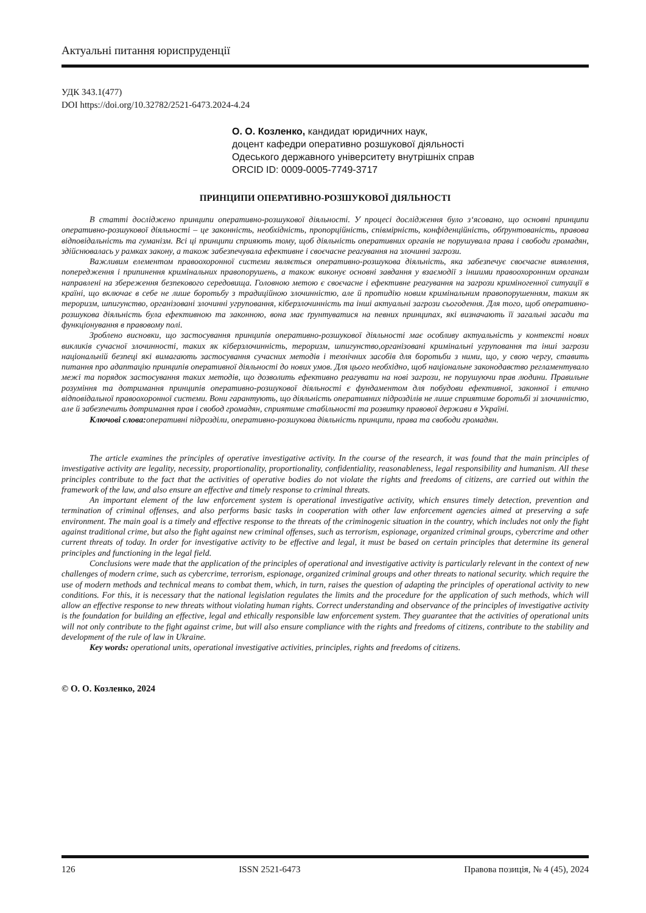Актуальні питання юриспруденції
УДК 343.1(477)
DOI https://doi.org/10.32782/2521-6473.2024-4.24
О. О. Козленко, кандидат юридичних наук,
доцент кафедри оперативно розшукової діяльності
Одеського державного університету внутрішніх справ
ORCID ID: 0009-0005-7749-3717
ПРИНЦИПИ ОПЕРАТИВНО-РОЗШУКОВОЇ ДІЯЛЬНОСТІ
В статті досліджено принципи оперативно-розшукової діяльності. У процесі дослідження було з‘ясовано, що основні принципи оперативно-розшукової діяльності – це законність, необхідність, пропорційність, співмірність, конфіденційність, обґрунтованість, правова відповідальність та гуманізм. Всі ці принципи сприяють тому, щоб діяльність оперативних органів не порушувала права і свободи громадян, здійснювалась у рамках закону, а також забезпечувала ефективне і своєчасне реагування на злочинні загрози.
Важливим елементом правоохоронної системи являється оперативно-розшукова діяльність, яка забезпечує своєчасне виявлення, попередження і припинення кримінальних правопорушень, а також виконує основні завдання у взаємодії з іншими правоохоронним органам направлені на збереження безпекового середовища. Головною метою є своєчасне і ефективне реагування на загрози криміногенної ситуації в країні, що включає в себе не лише боротьбу з традиційною злочинністю, але й протидію новим кримінальним правопорушенням, таким як тероризм, шпигунство, організовані злочинні угруповання, кіберзлочинність та інші актуальні загрози сьогодення. Для того, щоб оперативно-розшукова діяльність була ефективною та законною, вона має ґрунтуватися на певних принципах, які визначають її загальні засади та функціонування в правовому полі.
Зроблено висновки, що застосування принципів оперативно-розшукової діяльності має особливу актуальність у контексті нових викликів сучасної злочинності, таких як кіберзлочинність, тероризм, шпигунство,організовані кримінальні угруповання та інші загрози національній безпеці які вимагають застосування сучасних методів і технічних засобів для боротьби з ними, що, у свою чергу, ставить питання про адаптацію принципів оперативної діяльності до нових умов. Для цього необхідно, щоб національне законодавство регламентувало межі та порядок застосування таких методів, що дозволить ефективно реагувати на нові загрози, не порушуючи прав людини. Правильне розуміння та дотримання принципів оперативно-розшукової діяльності є фундаментом для побудови ефективної, законної і етично відповідальної правоохоронної системи. Вони гарантують, що діяльність оперативних підрозділів не лише сприятиме боротьбі зі злочинністю, але й забезпечить дотримання прав і свобод громадян, сприятиме стабільності та розвитку правової держави в Україні.
Ключові слова: оперативні підрозділи, оперативно-розшукова діяльність принципи, права та свободи громадян.
The article examines the principles of operative investigative activity. In the course of the research, it was found that the main principles of investigative activity are legality, necessity, proportionality, proportionality, confidentiality, reasonableness, legal responsibility and humanism. All these principles contribute to the fact that the activities of operative bodies do not violate the rights and freedoms of citizens, are carried out within the framework of the law, and also ensure an effective and timely response to criminal threats.
An important element of the law enforcement system is operational investigative activity, which ensures timely detection, prevention and termination of criminal offenses, and also performs basic tasks in cooperation with other law enforcement agencies aimed at preserving a safe environment. The main goal is a timely and effective response to the threats of the criminogenic situation in the country, which includes not only the fight against traditional crime, but also the fight against new criminal offenses, such as terrorism, espionage, organized criminal groups, cybercrime and other current threats of today. In order for investigative activity to be effective and legal, it must be based on certain principles that determine its general principles and functioning in the legal field.
Conclusions were made that the application of the principles of operational and investigative activity is particularly relevant in the context of new challenges of modern crime, such as cybercrime, terrorism, espionage, organized criminal groups and other threats to national security. which require the use of modern methods and technical means to combat them, which, in turn, raises the question of adapting the principles of operational activity to new conditions. For this, it is necessary that the national legislation regulates the limits and the procedure for the application of such methods, which will allow an effective response to new threats without violating human rights. Correct understanding and observance of the principles of investigative activity is the foundation for building an effective, legal and ethically responsible law enforcement system. They guarantee that the activities of operational units will not only contribute to the fight against crime, but will also ensure compliance with the rights and freedoms of citizens, contribute to the stability and development of the rule of law in Ukraine.
Key words: operational units, operational investigative activities, principles, rights and freedoms of citizens.
© О. О. Козленко, 2024
126 ISSN 2521-6473 Правова позиція, № 4 (45), 2024